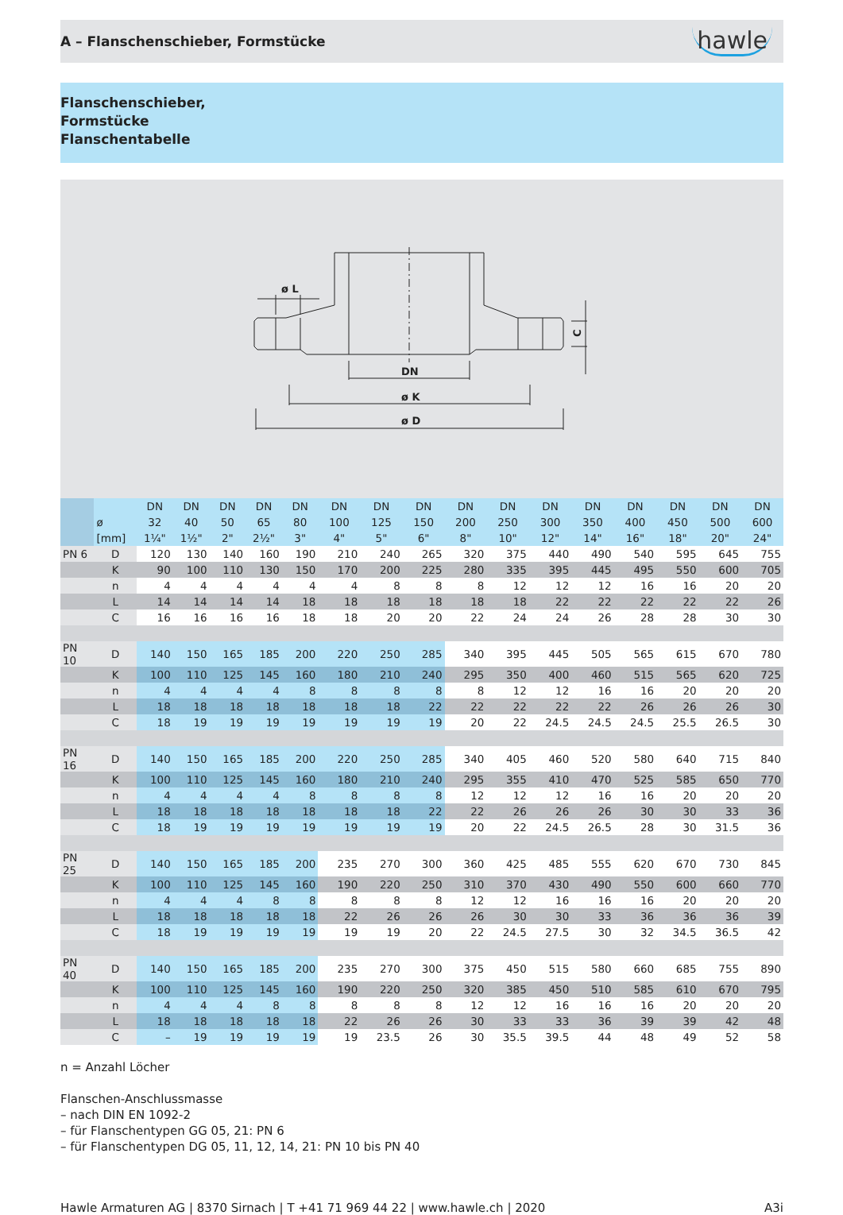A – Flanschenschieber, Formstücke
hawle
Flanschenschieber,
Formstücke
Flanschentabelle
ø L
DN
ø K
ø D
C
| | ø [mm] | DN 32 1¼" | DN 40 1½" | DN 50 2" | DN 65 2½" | DN 80 3" | DN 100 4" | DN 125 5" | DN 150 6" | DN 200 8" | DN 250 10" | DN 300 12" | DN 350 14" | DN 400 16" | DN 450 18" | DN 500 20" | DN 600 24" |
| --- | --- | --- | --- | --- | --- | --- | --- | --- | --- | --- | --- | --- | --- | --- | --- | --- | --- |
| PN 6 | D | 120 | 130 | 140 | 160 | 190 | 210 | 240 | 265 | 320 | 375 | 440 | 490 | 540 | 595 | 645 | 755 |
| | K | 90 | 100 | 110 | 130 | 150 | 170 | 200 | 225 | 280 | 335 | 395 | 445 | 495 | 550 | 600 | 705 |
| | n | 4 | 4 | 4 | 4 | 4 | 4 | 8 | 8 | 8 | 12 | 12 | 12 | 16 | 16 | 20 | 20 |
| | L | 14 | 14 | 14 | 14 | 18 | 18 | 18 | 18 | 18 | 18 | 22 | 22 | 22 | 22 | 22 | 26 |
| | C | 16 | 16 | 16 | 16 | 18 | 18 | 20 | 20 | 22 | 24 | 24 | 26 | 28 | 28 | 30 | 30 |
| PN 10 | D | 140 | 150 | 165 | 185 | 200 | 220 | 250 | 285 | 340 | 395 | 445 | 505 | 565 | 615 | 670 | 780 |
| | K | 100 | 110 | 125 | 145 | 160 | 180 | 210 | 240 | 295 | 350 | 400 | 460 | 515 | 565 | 620 | 725 |
| | n | 4 | 4 | 4 | 4 | 8 | 8 | 8 | 8 | 8 | 12 | 12 | 16 | 16 | 20 | 20 | 20 |
| | L | 18 | 18 | 18 | 18 | 18 | 18 | 18 | 22 | 22 | 22 | 22 | 22 | 26 | 26 | 26 | 30 |
| | C | 18 | 19 | 19 | 19 | 19 | 19 | 19 | 19 | 20 | 22 | 24.5 | 24.5 | 24.5 | 25.5 | 26.5 | 30 |
| PN 16 | D | 140 | 150 | 165 | 185 | 200 | 220 | 250 | 285 | 340 | 405 | 460 | 520 | 580 | 640 | 715 | 840 |
| | K | 100 | 110 | 125 | 145 | 160 | 180 | 210 | 240 | 295 | 355 | 410 | 470 | 525 | 585 | 650 | 770 |
| | n | 4 | 4 | 4 | 4 | 8 | 8 | 8 | 8 | 12 | 12 | 12 | 16 | 16 | 20 | 20 | 20 |
| | L | 18 | 18 | 18 | 18 | 18 | 18 | 18 | 22 | 22 | 26 | 26 | 26 | 30 | 30 | 33 | 36 |
| | C | 18 | 19 | 19 | 19 | 19 | 19 | 19 | 19 | 20 | 22 | 24.5 | 26.5 | 28 | 30 | 31.5 | 36 |
| PN 25 | D | 140 | 150 | 165 | 185 | 200 | 235 | 270 | 300 | 360 | 425 | 485 | 555 | 620 | 670 | 730 | 845 |
| | K | 100 | 110 | 125 | 145 | 160 | 190 | 220 | 250 | 310 | 370 | 430 | 490 | 550 | 600 | 660 | 770 |
| | n | 4 | 4 | 4 | 8 | 8 | 8 | 8 | 8 | 12 | 12 | 16 | 16 | 16 | 20 | 20 | 20 |
| | L | 18 | 18 | 18 | 18 | 18 | 22 | 26 | 26 | 26 | 30 | 30 | 33 | 36 | 36 | 36 | 39 |
| | C | 18 | 19 | 19 | 19 | 19 | 19 | 19 | 20 | 22 | 24.5 | 27.5 | 30 | 32 | 34.5 | 36.5 | 42 |
| PN 40 | D | 140 | 150 | 165 | 185 | 200 | 235 | 270 | 300 | 375 | 450 | 515 | 580 | 660 | 685 | 755 | 890 |
| | K | 100 | 110 | 125 | 145 | 160 | 190 | 220 | 250 | 320 | 385 | 450 | 510 | 585 | 610 | 670 | 795 |
| | n | 4 | 4 | 4 | 8 | 8 | 8 | 8 | 8 | 12 | 12 | 16 | 16 | 16 | 20 | 20 | 20 |
| | L | 18 | 18 | 18 | 18 | 18 | 22 | 26 | 26 | 30 | 33 | 33 | 36 | 39 | 39 | 42 | 48 |
| | C | – | 19 | 19 | 19 | 19 | 19 | 23.5 | 26 | 30 | 35.5 | 39.5 | 44 | 48 | 49 | 52 | 58 |
n = Anzahl Löcher
Flanschen-Anschlussmasse
– nach DIN EN 1092-2
– für Flanschentypen GG 05, 21: PN 6
– für Flanschentypen DG 05, 11, 12, 14, 21: PN 10 bis PN 40
Hawle Armaturen AG | 8370 Sirnach | T +41 71 969 44 22 | www.hawle.ch | 2020 A3i